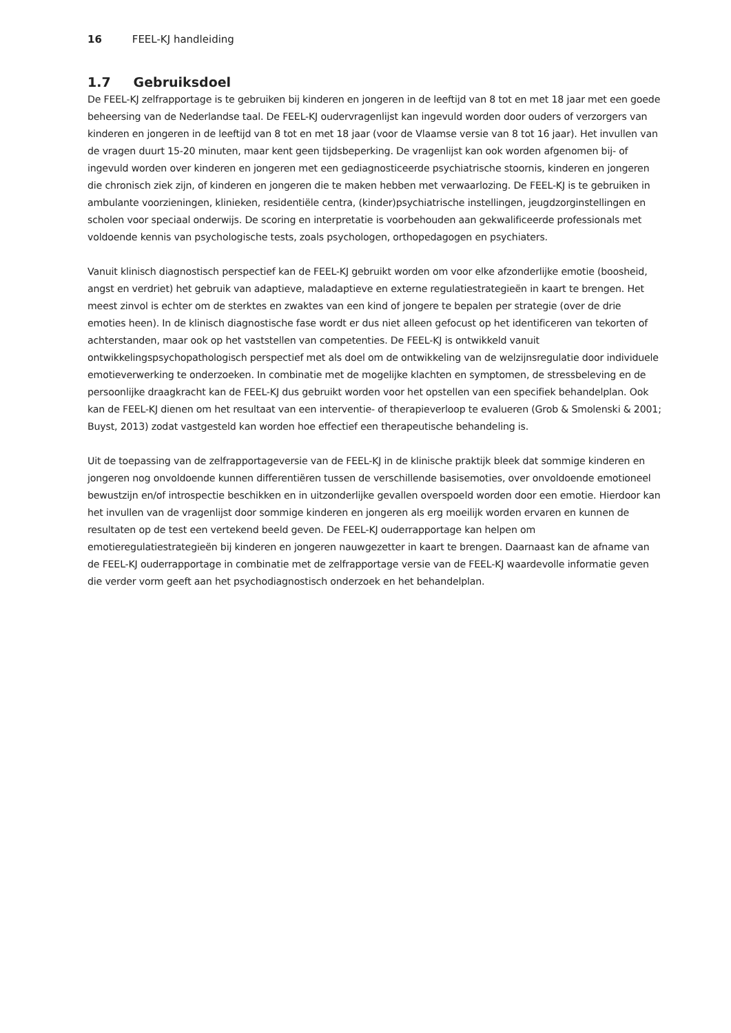16 FEEL-KJ handleiding
1.7 Gebruiksdoel
De FEEL-KJ zelfrapportage is te gebruiken bij kinderen en jongeren in de leeftijd van 8 tot en met 18 jaar met een goede beheersing van de Nederlandse taal. De FEEL-KJ oudervragenlijst kan ingevuld worden door ouders of verzorgers van kinderen en jongeren in de leeftijd van 8 tot en met 18 jaar (voor de Vlaamse versie van 8 tot 16 jaar). Het invullen van de vragen duurt 15-20 minuten, maar kent geen tijdsbeperking. De vragenlijst kan ook worden afgenomen bij- of ingevuld worden over kinderen en jongeren met een gediagnosticeerde psychiatrische stoornis, kinderen en jongeren die chronisch ziek zijn, of kinderen en jongeren die te maken hebben met verwaarlozing. De FEEL-KJ is te gebruiken in ambulante voorzieningen, klinieken, residentiële centra, (kinder)psychiatrische instellingen, jeugdzorginstellingen en scholen voor speciaal onderwijs. De scoring en interpretatie is voorbehouden aan gekwalificeerde professionals met voldoende kennis van psychologische tests, zoals psychologen, orthopedagogen en psychiaters.
Vanuit klinisch diagnostisch perspectief kan de FEEL-KJ gebruikt worden om voor elke afzonderlijke emotie (boosheid, angst en verdriet) het gebruik van adaptieve, maladaptieve en externe regulatiestrategieën in kaart te brengen. Het meest zinvol is echter om de sterktes en zwaktes van een kind of jongere te bepalen per strategie (over de drie emoties heen). In de klinisch diagnostische fase wordt er dus niet alleen gefocust op het identificeren van tekorten of achterstanden, maar ook op het vaststellen van competenties. De FEEL-KJ is ontwikkeld vanuit ontwikkelingspsychopathologisch perspectief met als doel om de ontwikkeling van de welzijnsregulatie door individuele emotieverwerking te onderzoeken. In combinatie met de mogelijke klachten en symptomen, de stressbeleving en de persoonlijke draagkracht kan de FEEL-KJ dus gebruikt worden voor het opstellen van een specifiek behandelplan. Ook kan de FEEL-KJ dienen om het resultaat van een interventie- of therapieverloop te evalueren (Grob & Smolenski & 2001; Buyst, 2013) zodat vastgesteld kan worden hoe effectief een therapeutische behandeling is.
Uit de toepassing van de zelfrapportageversie van de FEEL-KJ in de klinische praktijk bleek dat sommige kinderen en jongeren nog onvoldoende kunnen differentiëren tussen de verschillende basisemoties, over onvoldoende emotioneel bewustzijn en/of introspectie beschikken en in uitzonderlijke gevallen overspoeld worden door een emotie. Hierdoor kan het invullen van de vragenlijst door sommige kinderen en jongeren als erg moeilijk worden ervaren en kunnen de resultaten op de test een vertekend beeld geven. De FEEL-KJ ouderrapportage kan helpen om emotieregulatiestrategieën bij kinderen en jongeren nauwgezetter in kaart te brengen. Daarnaast kan de afname van de FEEL-KJ ouderrapportage in combinatie met de zelfrapportage versie van de FEEL-KJ waardevolle informatie geven die verder vorm geeft aan het psychodiagnostisch onderzoek en het behandelplan.